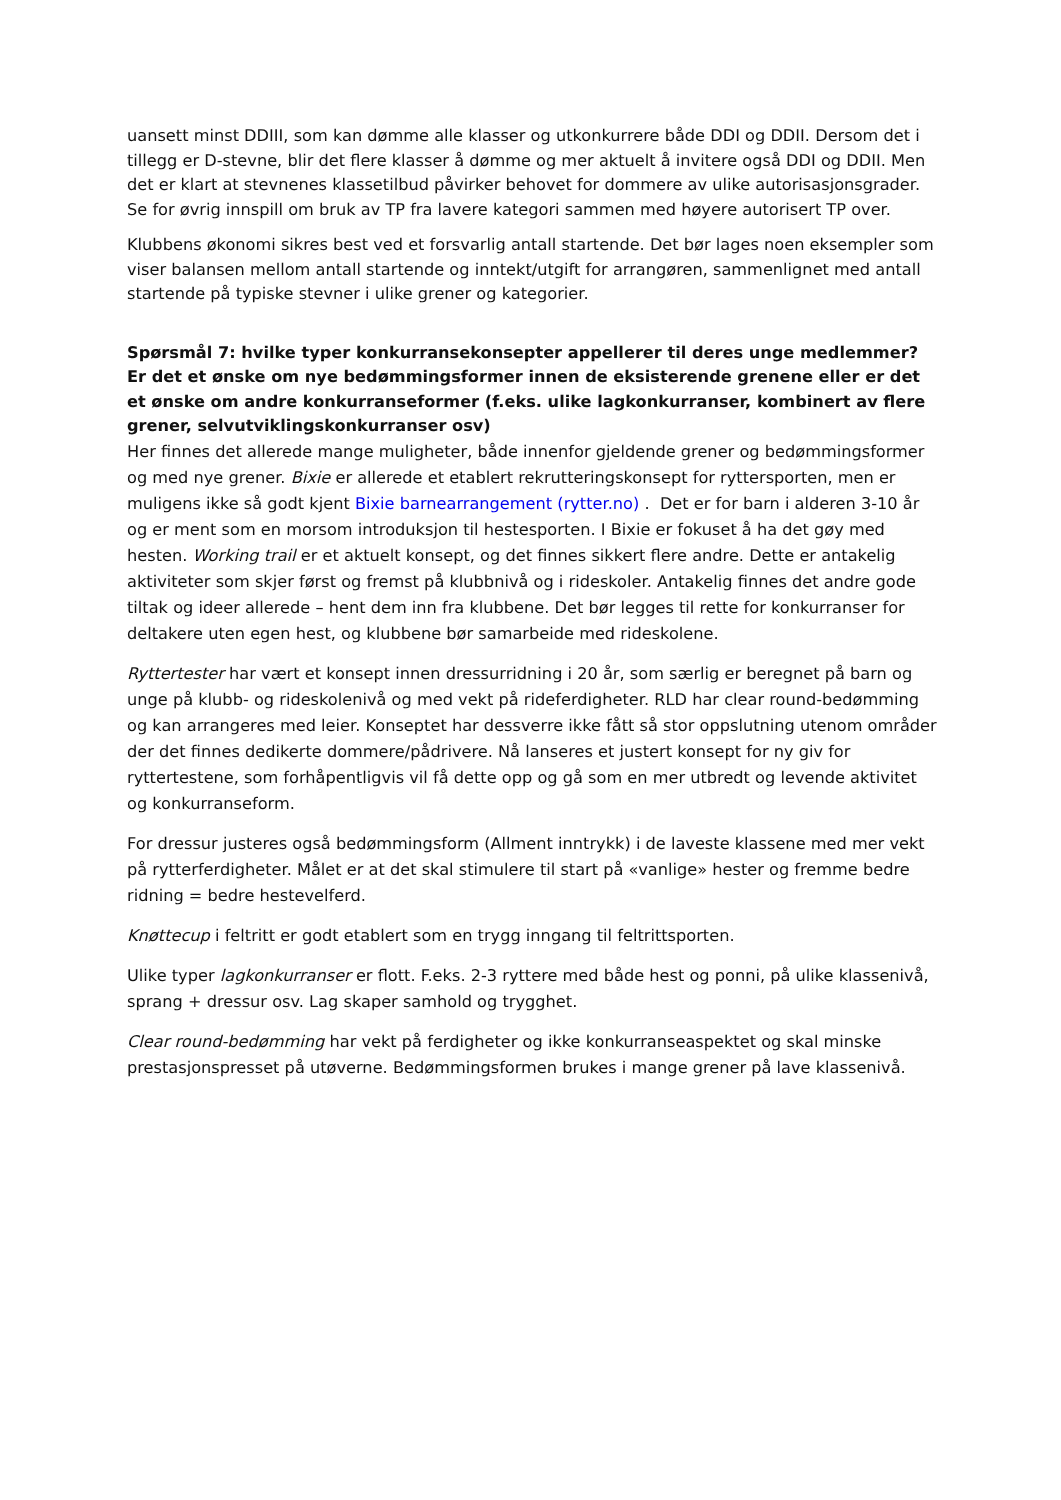uansett minst DDIII, som kan dømme alle klasser og utkonkurrere både DDI og DDII. Dersom det i tillegg er D-stevne, blir det flere klasser å dømme og mer aktuelt å invitere også DDI og DDII. Men det er klart at stevnenes klassetilbud påvirker behovet for dommere av ulike autorisasjonsgrader. Se for øvrig innspill om bruk av TP fra lavere kategori sammen med høyere autorisert TP over.
Klubbens økonomi sikres best ved et forsvarlig antall startende. Det bør lages noen eksempler som viser balansen mellom antall startende og inntekt/utgift for arrangøren, sammenlignet med antall startende på typiske stevner i ulike grener og kategorier.
Spørsmål 7: hvilke typer konkurransekonsepter appellerer til deres unge medlemmer? Er det et ønske om nye bedømmingsformer innen de eksisterende grenene eller er det et ønske om andre konkurranseformer (f.eks. ulike lagkonkurranser, kombinert av flere grener, selvutviklingskonkurranser osv)
Her finnes det allerede mange muligheter, både innenfor gjeldende grener og bedømmingsformer og med nye grener. Bixie er allerede et etablert rekrutteringskonsept for ryttersporten, men er muligens ikke så godt kjent Bixie barnearrangement (rytter.no) . Det er for barn i alderen 3-10 år og er ment som en morsom introduksjon til hestesporten. I Bixie er fokuset å ha det gøy med hesten. Working trail er et aktuelt konsept, og det finnes sikkert flere andre. Dette er antakelig aktiviteter som skjer først og fremst på klubbnivå og i rideskoler. Antakelig finnes det andre gode tiltak og ideer allerede – hent dem inn fra klubbene. Det bør legges til rette for konkurranser for deltakere uten egen hest, og klubbene bør samarbeide med rideskolene.
Ryttertester har vært et konsept innen dressurridning i 20 år, som særlig er beregnet på barn og unge på klubb- og rideskolenivå og med vekt på rideferdigheter. RLD har clear round-bedømming og kan arrangeres med leier. Konseptet har dessverre ikke fått så stor oppslutning utenom områder der det finnes dedikerte dommere/pådrivere. Nå lanseres et justert konsept for ny giv for ryttertestene, som forhåpentligvis vil få dette opp og gå som en mer utbredt og levende aktivitet og konkurranseform.
For dressur justeres også bedømmingsform (Allment inntrykk) i de laveste klassene med mer vekt på rytterferdigheter. Målet er at det skal stimulere til start på «vanlige» hester og fremme bedre ridning = bedre hestevelferd.
Knøttecup i feltritt er godt etablert som en trygg inngang til feltrittsporten.
Ulike typer lagkonkurranser er flott. F.eks. 2-3 ryttere med både hest og ponni, på ulike klassenivå, sprang + dressur osv. Lag skaper samhold og trygghet.
Clear round-bedømming har vekt på ferdigheter og ikke konkurranseaspektet og skal minske prestasjonspresset på utøverne. Bedømmingsformen brukes i mange grener på lave klassenivå.